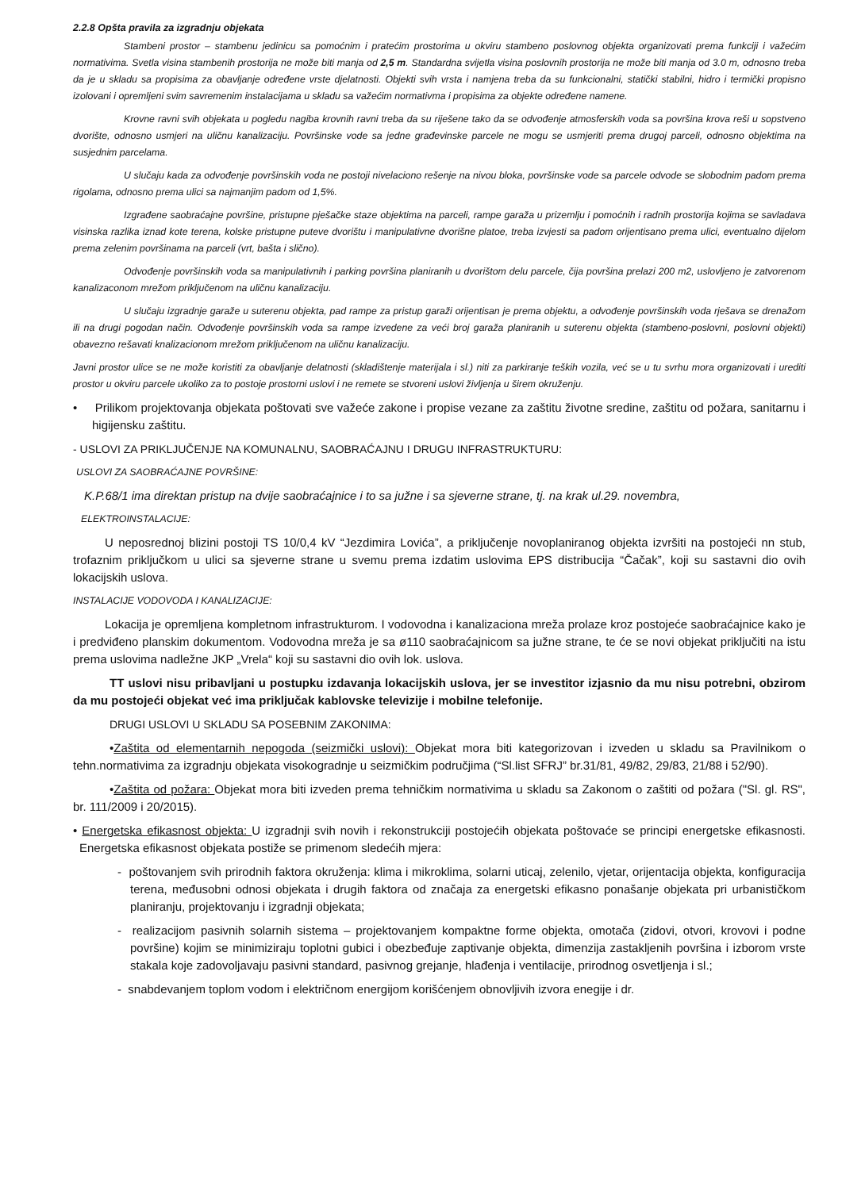2.2.8 Opšta pravila za izgradnju objekata
Stambeni prostor – stambenu jedinicu sa pomoćnim i pratećim prostorima u okviru stambeno poslovnog objekta organizovati prema funkciji i važećim normativima. Svetla visina stambenih prostorija ne može biti manja od 2,5 m. Standardna svijetla visina poslovnih prostorija ne može biti manja od 3.0 m, odnosno treba da je u skladu sa propisima za obavljanje određene vrste djelatnosti. Objekti svih vrsta i namjena treba da su funkcionalni, statički stabilni, hidro i termički propisno izolovani i opremljeni svim savremenim instalacijama u skladu sa važećim normativma i propisima za objekte određene namene.
Krovne ravni svih objekata u pogledu nagiba krovnih ravni treba da su riješene tako da se odvođenje atmosferskih voda sa površina krova reši u sopstveno dvorište, odnosno usmjeri na uličnu kanalizaciju. Površinske vode sa jedne građevinske parcele ne mogu se usmjeriti prema drugoj parceli, odnosno objektima na susjednim parcelama.
U slučaju kada za odvođenje površinskih voda ne postoji nivelaciono rešenje na nivou bloka, površinske vode sa parcele odvode se slobodnim padom prema rigolama, odnosno prema ulici sa najmanjim padom od 1,5%.
Izgrađene saobraćajne površine, pristupne pješačke staze objektima na parceli, rampe garaža u prizemlju i pomoćnih i radnih prostorija kojima se savladava visinska razlika iznad kote terena, kolske pristupne puteve dvorištu i manipulativne dvorišne platoe, treba izvjesti sa padom orijentisano prema ulici, eventualno dijelom prema zelenim površinama na parceli (vrt, bašta i slično).
Odvođenje površinskih voda sa manipulativnih i parking površina planiranih u dvorištom delu parcele, čija površina prelazi 200 m2, uslovljeno je zatvorenom kanalizaconom mrežom priključenom na uličnu kanalizaciju.
U slučaju izgradnje garaže u suterenu objekta, pad rampe za pristup garaži orijentisan je prema objektu, a odvođenje površinskih voda rješava se drenažom ili na drugi pogodan način. Odvođenje površinskih voda sa rampe izvedene za veći broj garaža planiranih u suterenu objekta (stambeno-poslovni, poslovni objekti) obavezno rešavati knalizacionom mrežom priključenom na uličnu kanalizaciju.
Javni prostor ulice se ne može koristiti za obavljanje delatnosti (skladištenje materijala i sl.) niti za parkiranje teških vozila, već se u tu svrhu mora organizovati i urediti prostor u okviru parcele ukoliko za to postoje prostorni uslovi i ne remete se stvoreni uslovi življenja u širem okruženju.
• Prilikom projektovanja objekata poštovati sve važeće zakone i propise vezane za zaštitu životne sredine, zaštitu od požara, sanitarnu i higijensku zaštitu.
- USLOVI ZA PRIKLJUČENJE NA KOMUNALNU, SAOBRAĆAJNU I DRUGU INFRASTRUKTURU:
USLOVI ZA SAOBRAĆAJNE POVRŠINE:
K.P.68/1 ima direktan pristup na dvije saobraćajnice i to sa južne i sa sjeverne strane, tj. na krak ul.29. novembra,
ELEKTROINSTALACIJE:
U neposrednoj blizini postoji TS 10/0,4 kV “Jezdimira Lovića”, a priključenje novoplaniranog objekta izvršiti na postojeći nn stub, trofaznim priključkom u ulici sa sjeverne strane u svemu prema izdatim uslovima EPS distribucija “Čačak”, koji su sastavni dio ovih lokacijskih uslova.
INSTALACIJE VODOVODA I KANALIZACIJE:
Lokacija je opremljena kompletnom infrastrukturom. I vodovodna i kanalizaciona mreža prolaze kroz postojeće saobraćajnice kako je i predviđeno planskim dokumentom. Vodovodna mreža je sa ø110 saobraćajnicom sa južne strane, te će se novi objekat priključiti na istu prema uslovima nadležne JKP „Vrela“ koji su sastavni dio ovih lok. uslova.
TT uslovi nisu pribavljani u postupku izdavanja lokacijskih uslova, jer se investitor izjasnio da mu nisu potrebni, obzirom da mu postojeći objekat već ima priključak kablovske televizije i mobilne telefonije.
DRUGI USLOVI U SKLADU SA POSEBNIM ZAKONIMA:
•Zaštita od elementarnih nepogoda (seizmički uslovi): Objekat mora biti kategorizovan i izveden u skladu sa Pravilnikom o tehn.normativima za izgradnju objekata visokogradnje u seizmičkim područjima (“Sl.list SFRJ” br.31/81, 49/82, 29/83, 21/88 i 52/90).
•Zaštita od požara: Objekat mora biti izveden prema tehničkim normativima u skladu sa Zakonom o zaštiti od požara ("Sl. gl. RS", br. 111/2009 i 20/2015).
• Energetska efikasnost objekta: U izgradnji svih novih i rekonstrukciji postojećih objekata poštovaće se principi energetske efikasnosti. Energetska efikasnost objekata postiže se primenom sledećih mjera:
- poštovanjem svih prirodnih faktora okruženja: klima i mikroklima, solarni uticaj, zelenilo, vjetar, orijentacija objekta, konfiguracija terena, međusobni odnosi objekata i drugih faktora od značaja za energetski efikasno ponašanje objekata pri urbanističkom planiranju, projektovanju i izgradnji objekata;
- realizacijom pasivnih solarnih sistema – projektovanjem kompaktne forme objekta, omotača (zidovi, otvori, krovovi i podne površine) kojim se minimiziraju toplotni gubici i obezbeđuje zaptivanje objekta, dimenzija zastakljenih površina i izborom vrste stakala koje zadovoljavaju pasivni standard, pasivnog grejanje, hlađenja i ventilacije, prirodnog osvetljenja i sl.;
- snabdevanjem toplom vodom i električnom energijom korišćenjem obnovljivih izvora enegije i dr.